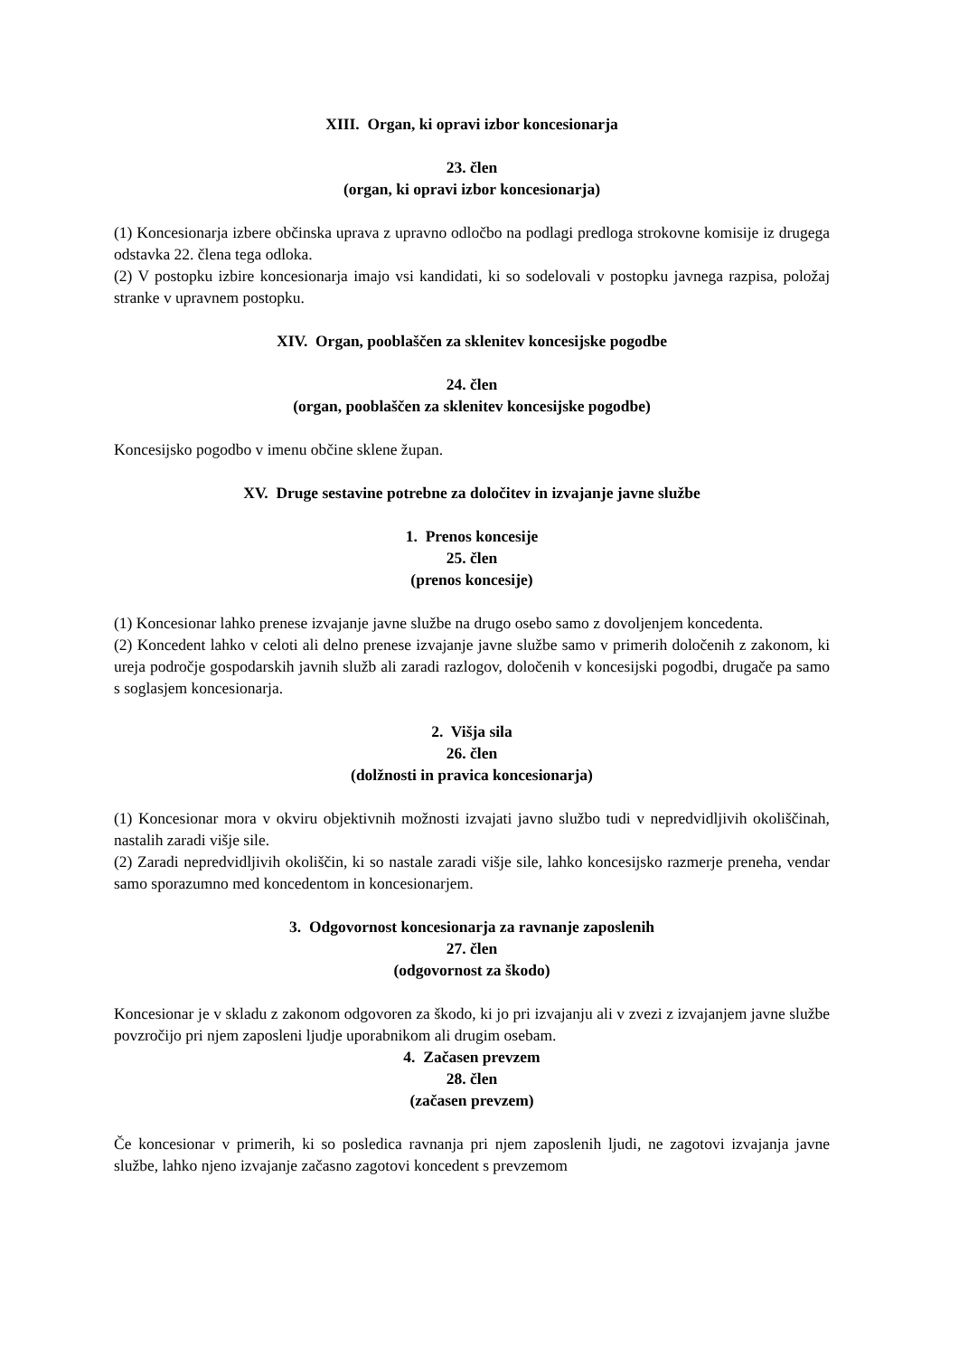XIII. Organ, ki opravi izbor koncesionarja
23. člen
(organ, ki opravi izbor koncesionarja)
(1) Koncesionarja izbere občinska uprava z upravno odločbo na podlagi predloga strokovne komisije iz drugega odstavka 22. člena tega odloka.
(2) V postopku izbire koncesionarja imajo vsi kandidati, ki so sodelovali v postopku javnega razpisa, položaj stranke v upravnem postopku.
XIV. Organ, pooblaščen za sklenitev koncesijske pogodbe
24. člen
(organ, pooblaščen za sklenitev koncesijske pogodbe)
Koncesijsko pogodbo v imenu občine sklene župan.
XV. Druge sestavine potrebne za določitev in izvajanje javne službe
1. Prenos koncesije
25. člen
(prenos koncesije)
(1) Koncesionar lahko prenese izvajanje javne službe na drugo osebo samo z dovoljenjem koncedenta.
(2) Koncedent lahko v celoti ali delno prenese izvajanje javne službe samo v primerih določenih z zakonom, ki ureja področje gospodarskih javnih služb ali zaradi razlogov, določenih v koncesijski pogodbi, drugače pa samo s soglasjem koncesionarja.
2. Višja sila
26. člen
(dolžnosti in pravica koncesionarja)
(1) Koncesionar mora v okviru objektivnih možnosti izvajati javno službo tudi v nepredvidljivih okoliščinah, nastalih zaradi višje sile.
(2) Zaradi nepredvidljivih okoliščin, ki so nastale zaradi višje sile, lahko koncesijsko razmerje preneha, vendar samo sporazumno med koncedentom in koncesionarjem.
3. Odgovornost koncesionarja za ravnanje zaposlenih
27. člen
(odgovornost za škodo)
Koncesionar je v skladu z zakonom odgovoren za škodo, ki jo pri izvajanju ali v zvezi z izvajanjem javne službe povzročijo pri njem zaposleni ljudje uporabnikom ali drugim osebam.
4. Začasen prevzem
28. člen
(začasen prevzem)
Če koncesionar v primerih, ki so posledica ravnanja pri njem zaposlenih ljudi, ne zagotovi izvajanja javne službe, lahko njeno izvajanje začasno zagotovi koncedent s prevzemom